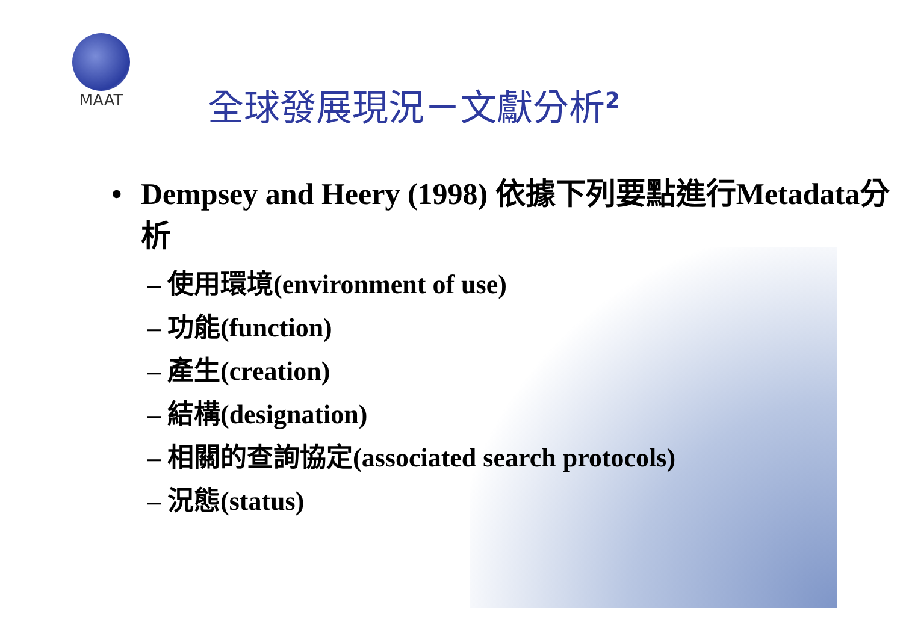MAAT
全球發展現況－文獻分析<sup>2</sup>
• Dempsey and Heery (1998) 依據下列要點進行Metadata分析
– 使用環境(environment of use)
– 功能(function)
– 產生(creation)
– 結構(designation)
– 相關的查詢協定(associated search protocols)
– 況態(status)